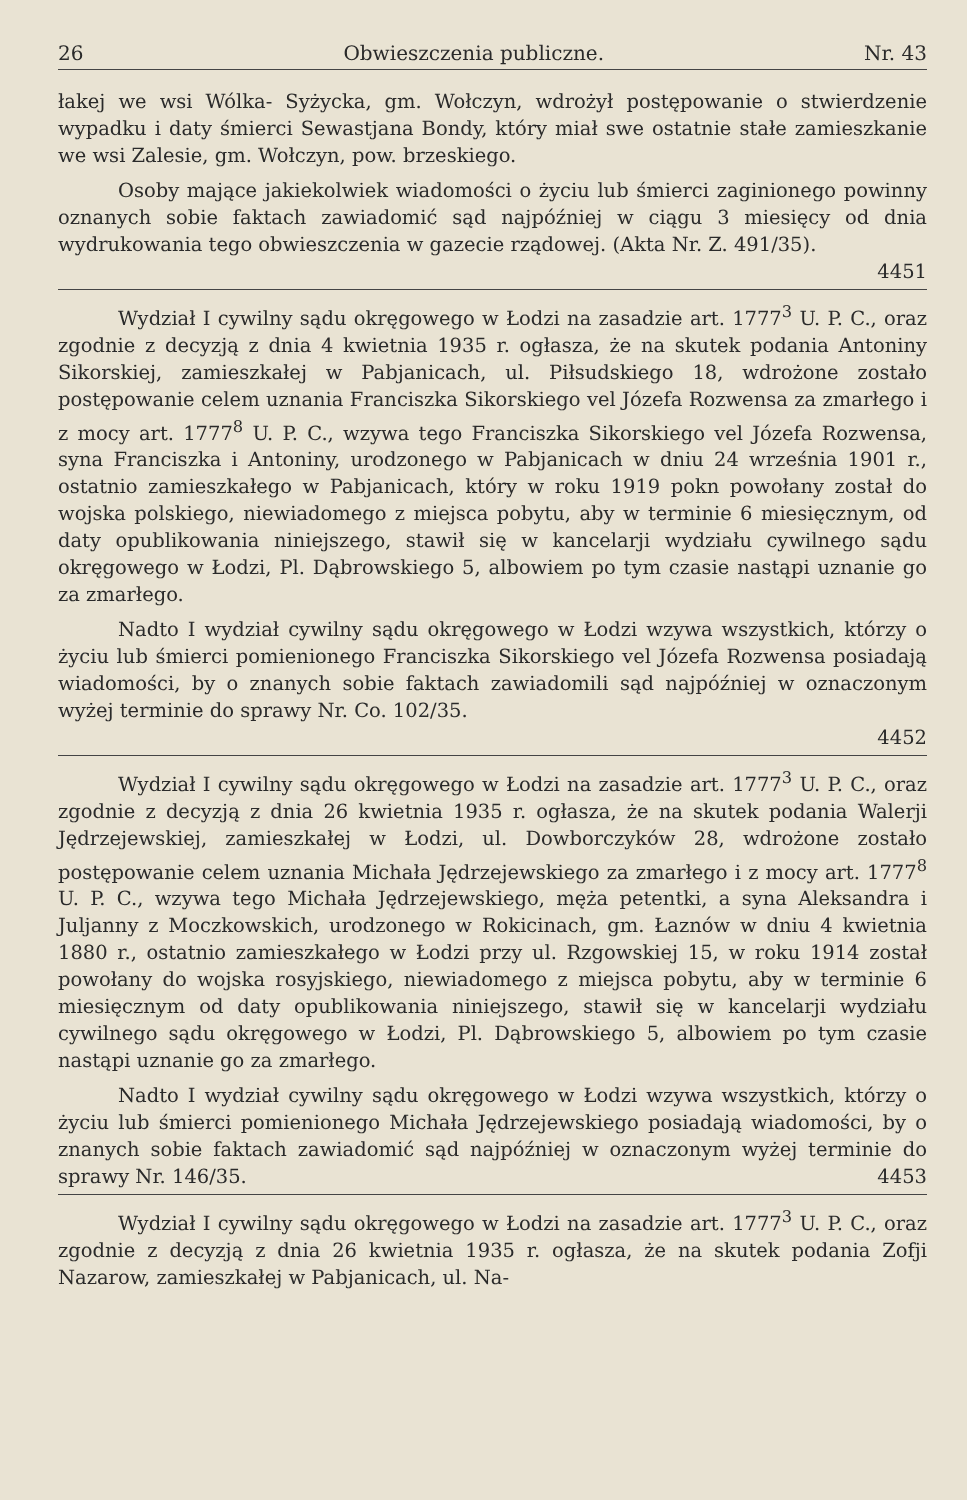26 Obwieszczenia publiczne. Nr. 43
łakej we wsi Wólka- Syżycka, gm. Wołczyn, wdrożył postępowanie o stwierdzenie wypadku i daty śmierci Sewastjana Bondy, który miał swe ostatnie stałe zamieszkanie we wsi Zalesie, gm. Wołczyn, pow. brzeskiego.
Osoby mające jakiekolwiek wiadomości o życiu lub śmierci zaginionego powinny oznanych sobie faktach zawiadomić sąd najpóźniej w ciągu 3 miesięcy od dnia wydrukowania tego obwieszczenia w gazecie rządowej. (Akta Nr. Z. 491/35).
4451
Wydział I cywilny sądu okręgowego w Łodzi na zasadzie art. 1777<sup>3</sup> U. P. C., oraz zgodnie z decyzją z dnia 4 kwietnia 1935 r. ogłasza, że na skutek podania Antoniny Sikorskiej, zamieszkałej w Pabjanicach, ul. Piłsudskiego 18, wdrożone zostało postępowanie celem uznania Franciszka Sikorskiego vel Józefa Rozwensa za zmarłego i z mocy art. 1777<sup>8</sup> U. P. C., wzywa tego Franciszka Sikorskiego vel Józefa Rozwensa, syna Franciszka i Antoniny, urodzonego w Pabjanicach w dniu 24 września 1901 r., ostatnio zamieszkałego w Pabjanicach, który w roku 1919 pokn powołany został do wojska polskiego, niewiadomego z miejsca pobytu, aby w terminie 6 miesięcznym, od daty opublikowania niniejszego, stawił się w kancelarji wydziału cywilnego sądu okręgowego w Łodzi, Pl. Dąbrowskiego 5, albowiem po tym czasie nastąpi uznanie go za zmarłego.
Nadto I wydział cywilny sądu okręgowego w Łodzi wzywa wszystkich, którzy o życiu lub śmierci pomienionego Franciszka Sikorskiego vel Józefa Rozwensa posiadają wiadomości, by o znanych sobie faktach zawiadomili sąd najpóźniej w oznaczonym wyżej terminie do sprawy Nr. Co. 102/35.
4452
Wydział I cywilny sądu okręgowego w Łodzi na zasadzie art. 1777<sup>3</sup> U. P. C., oraz zgodnie z decyzją z dnia 26 kwietnia 1935 r. ogłasza, że na skutek podania Walerji Jędrzejewskiej, zamieszkałej w Łodzi, ul. Dowborczyków 28, wdrożone zostało postępowanie celem uznania Michała Jędrzejewskiego za zmarłego i z mocy art. 1777<sup>8</sup> U. P. C., wzywa tego Michała Jędrzejewskiego, męża petentki, a syna Aleksandra i Juljanny z Moczkowskich, urodzonego w Rokicinach, gm. Łaznów w dniu 4 kwietnia 1880 r., ostatnio zamieszkałego w Łodzi przy ul. Rzgowskiej 15, w roku 1914 został powołany do wojska rosyjskiego, niewiadomego z miejsca pobytu, aby w terminie 6 miesięcznym od daty opublikowania niniejszego, stawił się w kancelarji wydziału cywilnego sądu okręgowego w Łodzi, Pl. Dąbrowskiego 5, albowiem po tym czasie nastąpi uznanie go za zmarłego.
Nadto I wydział cywilny sądu okręgowego w Łodzi wzywa wszystkich, którzy o życiu lub śmierci pomienionego Michała Jędrzejewskiego posiadają wiadomości, by o znanych sobie faktach zawiadomić sąd najpóźniej w oznaczonym wyżej terminie do sprawy Nr. 146/35. 4453
Wydział I cywilny sądu okręgowego w Łodzi na zasadzie art. 1777<sup>3</sup> U. P. C., oraz zgodnie z decyzją z dnia 26 kwietnia 1935 r. ogłasza, że na skutek podania Zofji Nazarow, zamieszkałej w Pabjanicach, ul. Na-